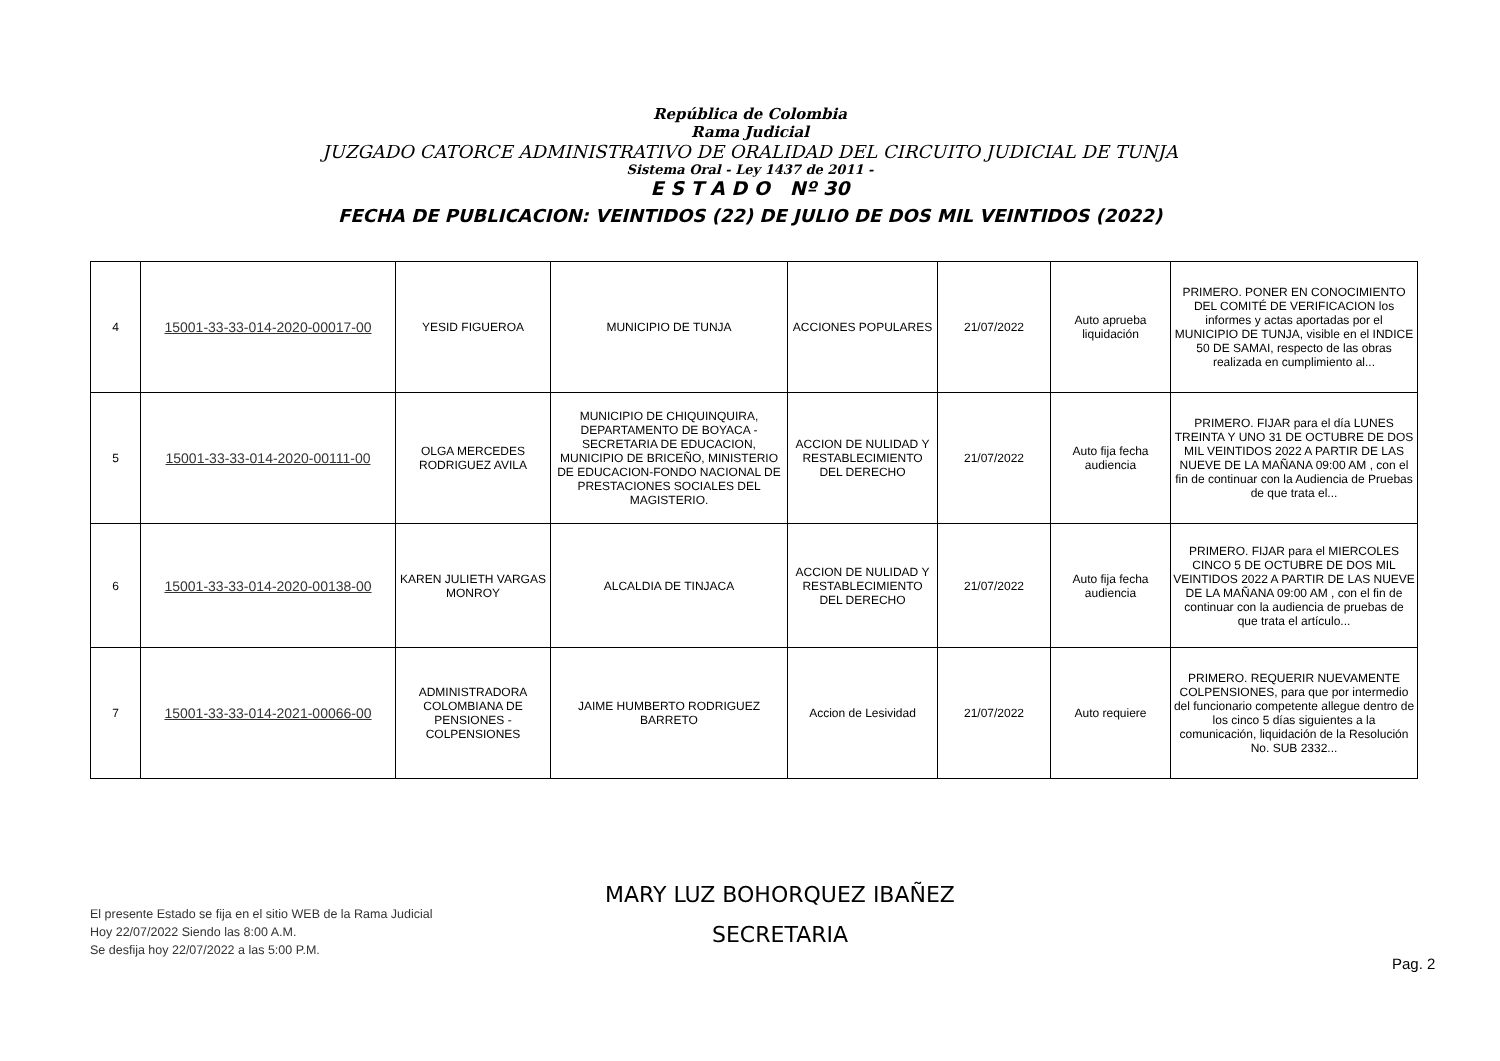República de Colombia
Rama Judicial
JUZGADO CATORCE ADMINISTRATIVO DE ORALIDAD DEL CIRCUITO JUDICIAL DE TUNJA
Sistema Oral - Ley 1437 de 2011 -
E S T A D O Nº 30
FECHA DE PUBLICACION: VEINTIDOS (22) DE JULIO DE DOS MIL VEINTIDOS (2022)
| 4 | 15001-33-33-014-2020-00017-00 | YESID FIGUEROA | MUNICIPIO DE TUNJA | ACCIONES POPULARES | 21/07/2022 | Auto aprueba liquidación | PRIMERO. PONER EN CONOCIMIENTO DEL COMITÉ DE VERIFICACION los informes y actas aportadas por el MUNICIPIO DE TUNJA, visible en el INDICE 50 DE SAMAI, respecto de las obras realizada en cumplimiento al... |
| 5 | 15001-33-33-014-2020-00111-00 | OLGA MERCEDES RODRIGUEZ AVILA | MUNICIPIO DE CHIQUINQUIRA, DEPARTAMENTO DE BOYACA - SECRETARIA DE EDUCACION, MUNICIPIO DE BRICEÑO, MINISTERIO DE EDUCACION-FONDO NACIONAL DE PRESTACIONES SOCIALES DEL MAGISTERIO. | ACCION DE NULIDAD Y RESTABLECIMIENTO DEL DERECHO | 21/07/2022 | Auto fija fecha audiencia | PRIMERO. FIJAR para el día LUNES TREINTA Y UNO 31 DE OCTUBRE DE DOS MIL VEINTIDOS 2022 A PARTIR DE LAS NUEVE DE LA MAÑANA 09:00 AM , con el fin de continuar con la Audiencia de Pruebas de que trata el... |
| 6 | 15001-33-33-014-2020-00138-00 | KAREN JULIETH VARGAS MONROY | ALCALDIA DE TINJACA | ACCION DE NULIDAD Y RESTABLECIMIENTO DEL DERECHO | 21/07/2022 | Auto fija fecha audiencia | PRIMERO. FIJAR para el MIERCOLES CINCO 5 DE OCTUBRE DE DOS MIL VEINTIDOS 2022 A PARTIR DE LAS NUEVE DE LA MAÑANA 09:00 AM , con el fin de continuar con la audiencia de pruebas de que trata el artículo... |
| 7 | 15001-33-33-014-2021-00066-00 | ADMINISTRADORA COLOMBIANA DE PENSIONES - COLPENSIONES | JAIME HUMBERTO RODRIGUEZ BARRETO | Accion de Lesividad | 21/07/2022 | Auto requiere | PRIMERO. REQUERIR NUEVAMENTE COLPENSIONES, para que por intermedio del funcionario competente allegue dentro de los cinco 5 días siguientes a la comunicación, liquidación de la Resolución No. SUB 2332... |
MARY LUZ BOHORQUEZ IBAÑEZ
SECRETARIA
El presente Estado se fija en el sitio WEB de la Rama Judicial
Hoy 22/07/2022 Siendo las 8:00 A.M.
Se desfija hoy 22/07/2022 a las 5:00 P.M.
Pag. 2